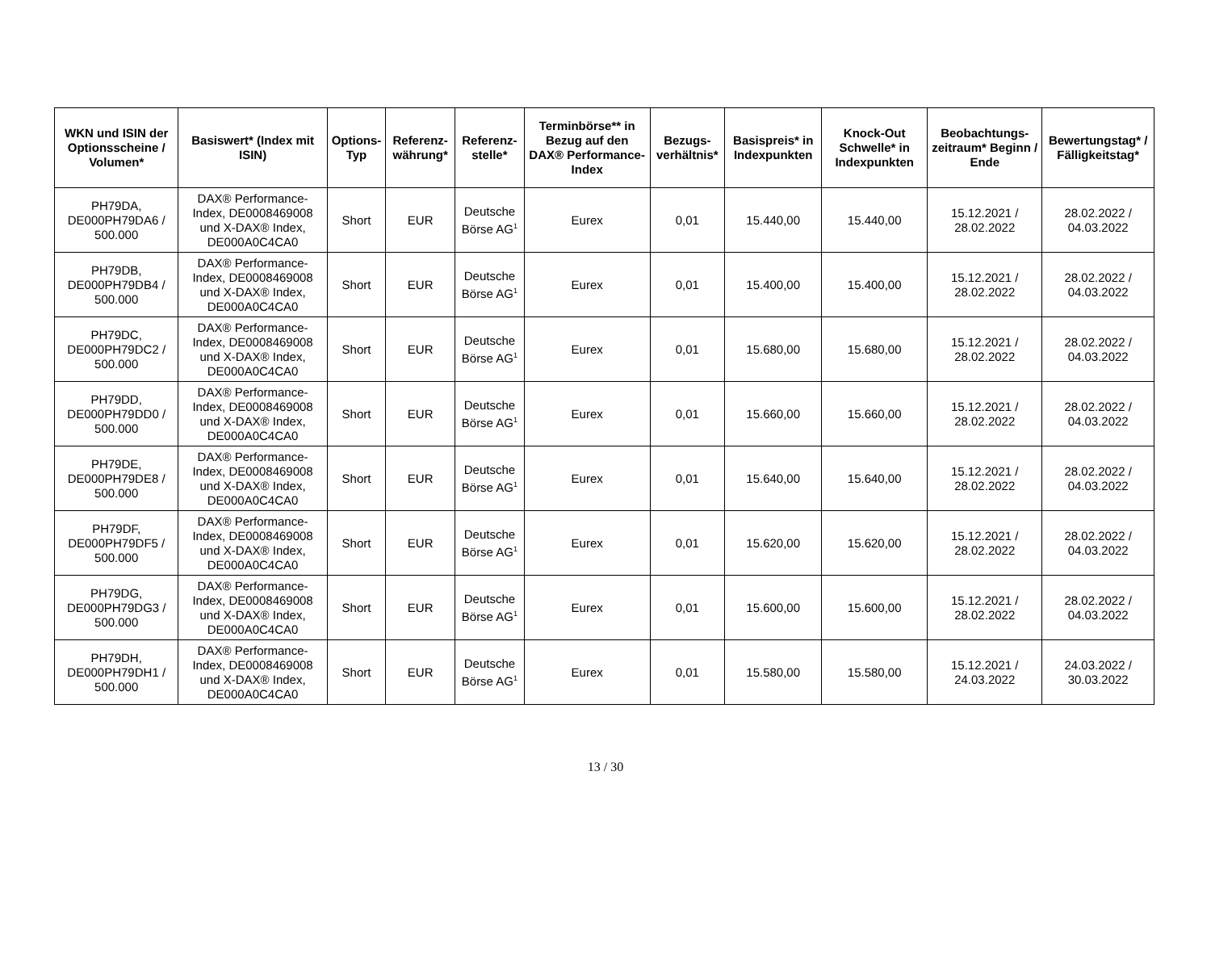| WKN und ISIN der Optionsscheine / Volumen* | Basiswert* (Index mit ISIN) | Options-Typ | Referenz-währung* | Referenz-stelle* | Terminbörse** in Bezug auf den DAX® Performance-Index | Bezugs-verhältnis* | Basispreis* in Indexpunkten | Knock-Out Schwelle* in Indexpunkten | Beobachtungs-zeitraum* Beginn / Ende | Bewertungstag* / Fälligkeitstag* |
| --- | --- | --- | --- | --- | --- | --- | --- | --- | --- | --- |
| PH79DA, DE000PH79DA6 / 500.000 | DAX® Performance-Index, DE0008469008 und X-DAX® Index, DE000A0C4CA0 | Short | EUR | Deutsche Börse AG<sup>1</sup> | Eurex | 0,01 | 15.440,00 | 15.440,00 | 15.12.2021 / 28.02.2022 | 28.02.2022 / 04.03.2022 |
| PH79DB, DE000PH79DB4 / 500.000 | DAX® Performance-Index, DE0008469008 und X-DAX® Index, DE000A0C4CA0 | Short | EUR | Deutsche Börse AG<sup>1</sup> | Eurex | 0,01 | 15.400,00 | 15.400,00 | 15.12.2021 / 28.02.2022 | 28.02.2022 / 04.03.2022 |
| PH79DC, DE000PH79DC2 / 500.000 | DAX® Performance-Index, DE0008469008 und X-DAX® Index, DE000A0C4CA0 | Short | EUR | Deutsche Börse AG<sup>1</sup> | Eurex | 0,01 | 15.680,00 | 15.680,00 | 15.12.2021 / 28.02.2022 | 28.02.2022 / 04.03.2022 |
| PH79DD, DE000PH79DD0 / 500.000 | DAX® Performance-Index, DE0008469008 und X-DAX® Index, DE000A0C4CA0 | Short | EUR | Deutsche Börse AG<sup>1</sup> | Eurex | 0,01 | 15.660,00 | 15.660,00 | 15.12.2021 / 28.02.2022 | 28.02.2022 / 04.03.2022 |
| PH79DE, DE000PH79DE8 / 500.000 | DAX® Performance-Index, DE0008469008 und X-DAX® Index, DE000A0C4CA0 | Short | EUR | Deutsche Börse AG<sup>1</sup> | Eurex | 0,01 | 15.640,00 | 15.640,00 | 15.12.2021 / 28.02.2022 | 28.02.2022 / 04.03.2022 |
| PH79DF, DE000PH79DF5 / 500.000 | DAX® Performance-Index, DE0008469008 und X-DAX® Index, DE000A0C4CA0 | Short | EUR | Deutsche Börse AG<sup>1</sup> | Eurex | 0,01 | 15.620,00 | 15.620,00 | 15.12.2021 / 28.02.2022 | 28.02.2022 / 04.03.2022 |
| PH79DG, DE000PH79DG3 / 500.000 | DAX® Performance-Index, DE0008469008 und X-DAX® Index, DE000A0C4CA0 | Short | EUR | Deutsche Börse AG<sup>1</sup> | Eurex | 0,01 | 15.600,00 | 15.600,00 | 15.12.2021 / 28.02.2022 | 28.02.2022 / 04.03.2022 |
| PH79DH, DE000PH79DH1 / 500.000 | DAX® Performance-Index, DE0008469008 und X-DAX® Index, DE000A0C4CA0 | Short | EUR | Deutsche Börse AG<sup>1</sup> | Eurex | 0,01 | 15.580,00 | 15.580,00 | 15.12.2021 / 24.03.2022 | 24.03.2022 / 30.03.2022 |
13 / 30